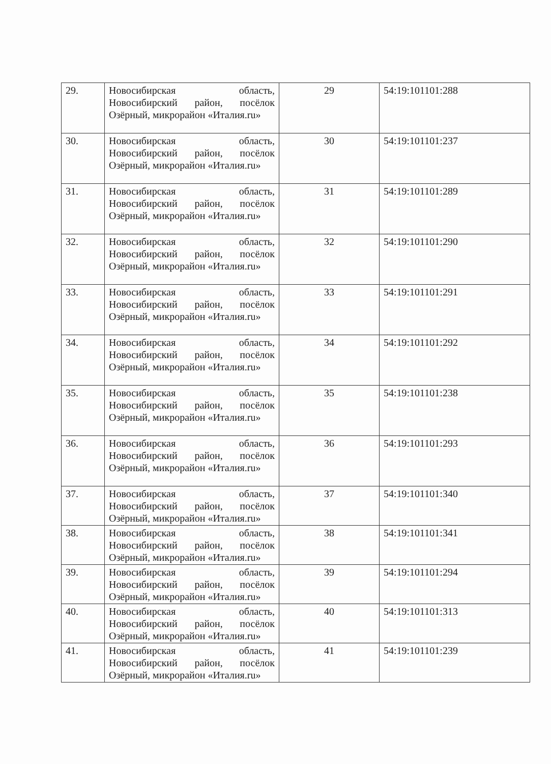| 29. | Новосибирская область, Новосибирский район, посёлок Озёрный, микрорайон «Италия.ru» | 29 | 54:19:101101:288 |
| 30. | Новосибирская область, Новосибирский район, посёлок Озёрный, микрорайон «Италия.ru» | 30 | 54:19:101101:237 |
| 31. | Новосибирская область, Новосибирский район, посёлок Озёрный, микрорайон «Италия.ru» | 31 | 54:19:101101:289 |
| 32. | Новосибирская область, Новосибирский район, посёлок Озёрный, микрорайон «Италия.ru» | 32 | 54:19:101101:290 |
| 33. | Новосибирская область, Новосибирский район, посёлок Озёрный, микрорайон «Италия.ru» | 33 | 54:19:101101:291 |
| 34. | Новосибирская область, Новосибирский район, посёлок Озёрный, микрорайон «Италия.ru» | 34 | 54:19:101101:292 |
| 35. | Новосибирская область, Новосибирский район, посёлок Озёрный, микрорайон «Италия.ru» | 35 | 54:19:101101:238 |
| 36. | Новосибирская область, Новосибирский район, посёлок Озёрный, микрорайон «Италия.ru» | 36 | 54:19:101101:293 |
| 37. | Новосибирская область, Новосибирский район, посёлок Озёрный, микрорайон «Италия.ru» | 37 | 54:19:101101:340 |
| 38. | Новосибирская область, Новосибирский район, посёлок Озёрный, микрорайон «Италия.ru» | 38 | 54:19:101101:341 |
| 39. | Новосибирская область, Новосибирский район, посёлок Озёрный, микрорайон «Италия.ru» | 39 | 54:19:101101:294 |
| 40. | Новосибирская область, Новосибирский район, посёлок Озёрный, микрорайон «Италия.ru» | 40 | 54:19:101101:313 |
| 41. | Новосибирская область, Новосибирский район, посёлок Озёрный, микрорайон «Италия.ru» | 41 | 54:19:101101:239 |